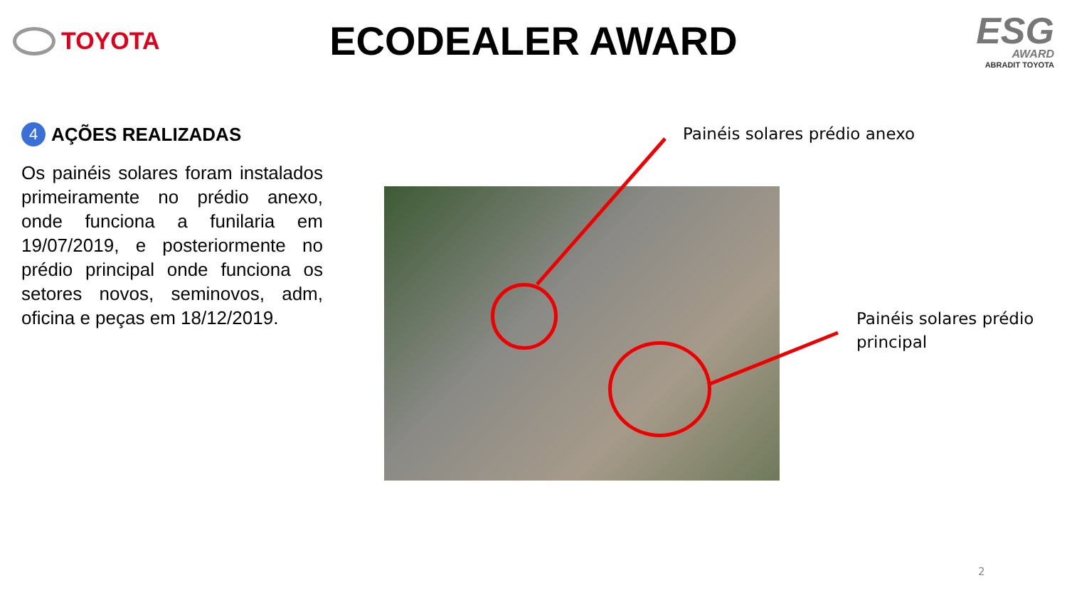TOYOTA
ECODEALER AWARD
ESG
AWARD
ABRADIT TOYOTA
4 AÇÕES REALIZADAS
Os painéis solares foram instalados primeiramente no prédio anexo, onde funciona a funilaria em 19/07/2019, e posteriormente no prédio principal onde funciona os setores novos, seminovos, adm, oficina e peças em 18/12/2019.
Painéis solares prédio anexo
Painéis solares prédio
principal
2